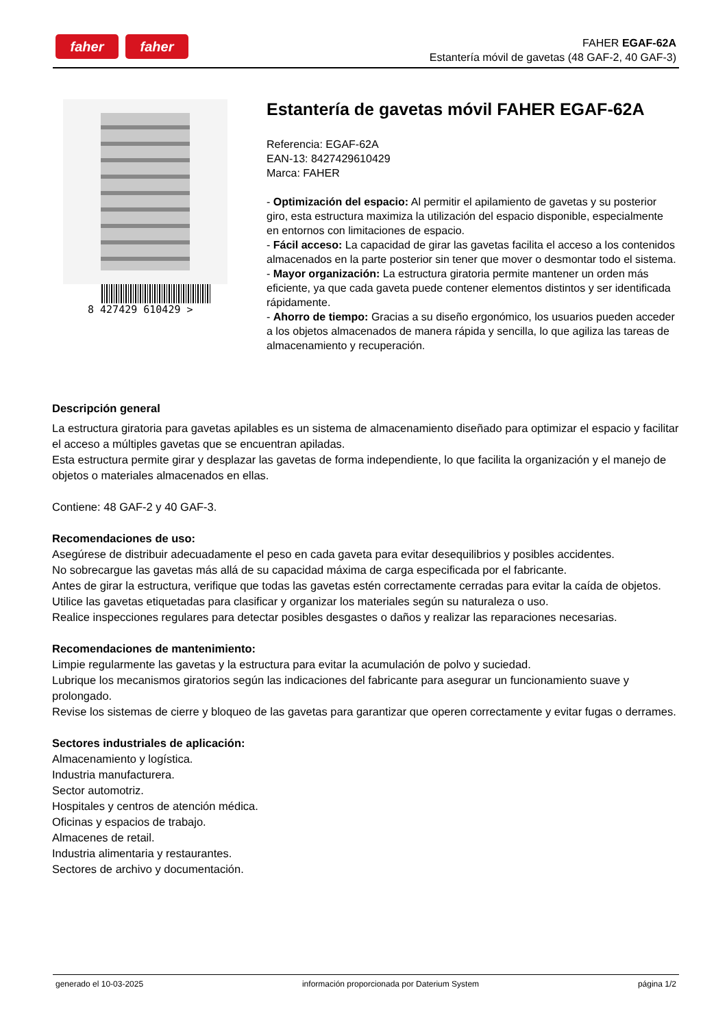faher faher
FAHER EGAF-62A
Estantería móvil de gavetas (48 GAF-2, 40 GAF-3)
8 427429 610429 >
Estantería de gavetas móvil FAHER EGAF-62A
Referencia: EGAF-62A
EAN-13: 8427429610429
Marca: FAHER
- Optimización del espacio: Al permitir el apilamiento de gavetas y su posterior giro, esta estructura maximiza la utilización del espacio disponible, especialmente en entornos con limitaciones de espacio.
- Fácil acceso: La capacidad de girar las gavetas facilita el acceso a los contenidos almacenados en la parte posterior sin tener que mover o desmontar todo el sistema.
- Mayor organización: La estructura giratoria permite mantener un orden más eficiente, ya que cada gaveta puede contener elementos distintos y ser identificada rápidamente.
- Ahorro de tiempo: Gracias a su diseño ergonómico, los usuarios pueden acceder a los objetos almacenados de manera rápida y sencilla, lo que agiliza las tareas de almacenamiento y recuperación.
Descripción general
La estructura giratoria para gavetas apilables es un sistema de almacenamiento diseñado para optimizar el espacio y facilitar el acceso a múltiples gavetas que se encuentran apiladas.
Esta estructura permite girar y desplazar las gavetas de forma independiente, lo que facilita la organización y el manejo de objetos o materiales almacenados en ellas.
Contiene: 48 GAF-2 y 40 GAF-3.
Recomendaciones de uso:
Asegúrese de distribuir adecuadamente el peso en cada gaveta para evitar desequilibrios y posibles accidentes.
No sobrecargue las gavetas más allá de su capacidad máxima de carga especificada por el fabricante.
Antes de girar la estructura, verifique que todas las gavetas estén correctamente cerradas para evitar la caída de objetos.
Utilice las gavetas etiquetadas para clasificar y organizar los materiales según su naturaleza o uso.
Realice inspecciones regulares para detectar posibles desgastes o daños y realizar las reparaciones necesarias.
Recomendaciones de mantenimiento:
Limpie regularmente las gavetas y la estructura para evitar la acumulación de polvo y suciedad.
Lubrique los mecanismos giratorios según las indicaciones del fabricante para asegurar un funcionamiento suave y prolongado.
Revise los sistemas de cierre y bloqueo de las gavetas para garantizar que operen correctamente y evitar fugas o derrames.
Sectores industriales de aplicación:
Almacenamiento y logística.
Industria manufacturera.
Sector automotriz.
Hospitales y centros de atención médica.
Oficinas y espacios de trabajo.
Almacenes de retail.
Industria alimentaria y restaurantes.
Sectores de archivo y documentación.
generado el 10-03-2025 información proporcionada por Daterium System página 1/2